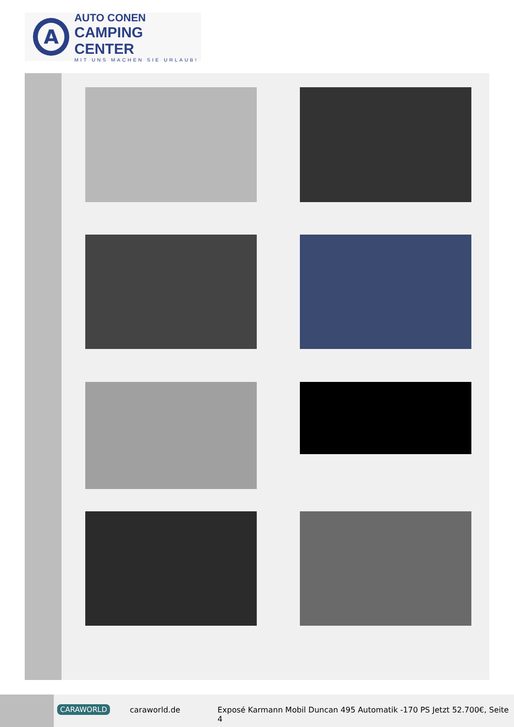A
AUTO CONEN
CAMPING CENTER
MIT UNS MACHEN SIE URLAUB!
CARAWORLD caraworld.de
Exposé Karmann Mobil Duncan 495 Automatik -170 PS Jetzt 52.700€, Seite 4